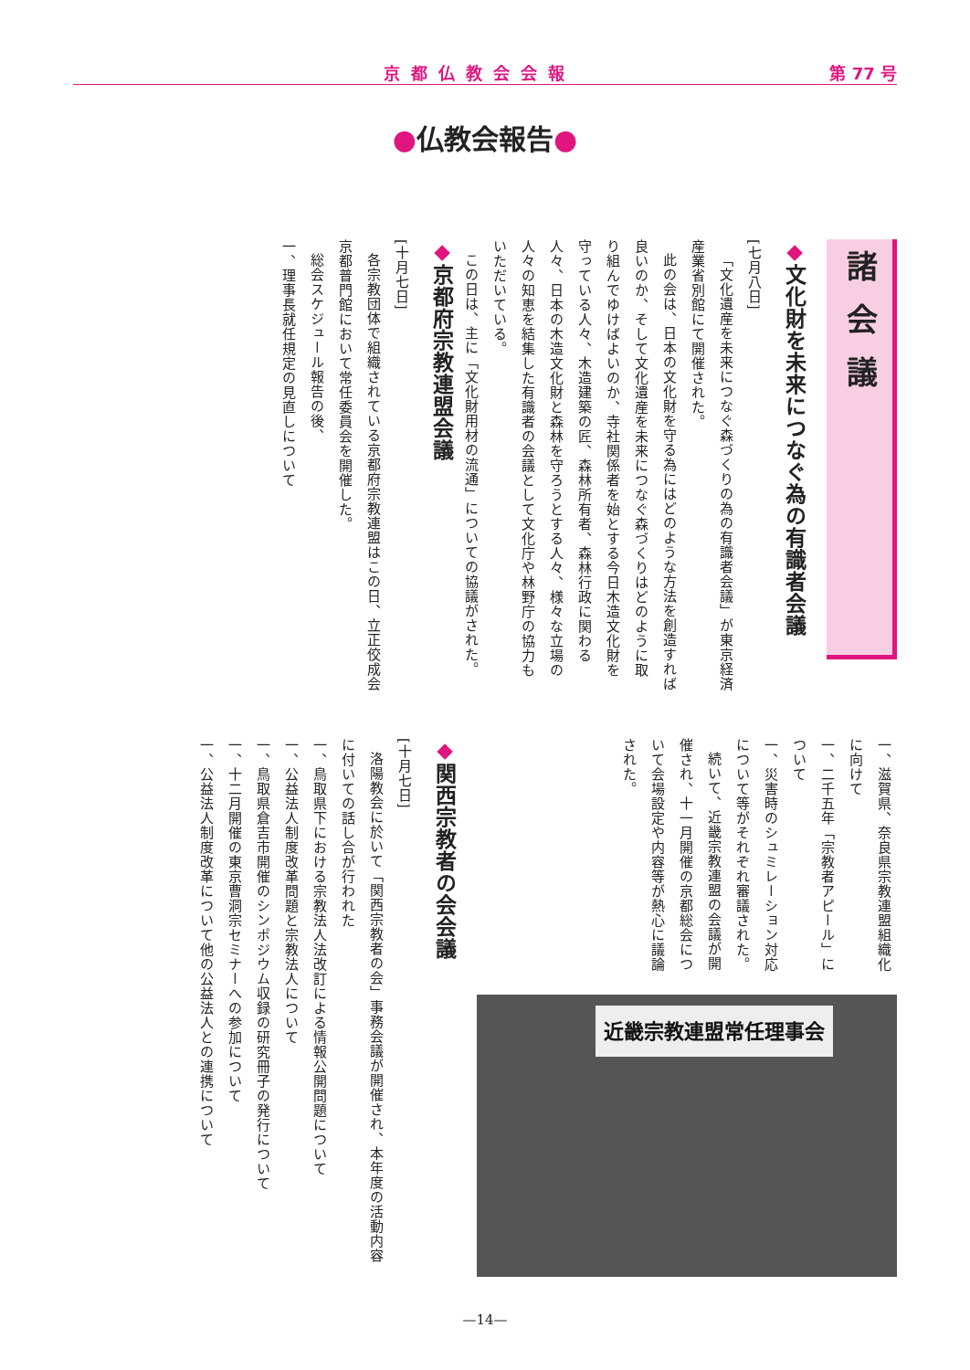京都仏教会会報
第 77 号
●仏教会報告●
諸会議
◆文化財を未来につなぐ為の有識者会議
[七月八日]
「文化遺産を未来につなぐ森づくりの為の有識者会議」が東京経済産業省別館にて開催された。
此の会は、日本の文化財を守る為にはどのような方法を創造すれば良いのか、そして文化遺産を未来につなぐ森づくりはどのように取り組んでゆけばよいのか、寺社関係者を始とする今日木造文化財を守っている人々、木造建築の匠、森林所有者、森林行政に関わる人々、日本の木造文化財と森林を守ろうとする人々、様々な立場の人々の知恵を結集した有識者の会議として文化庁や林野庁の協力もいただいている。
この日は、主に「文化財用材の流通」についての協議がされた。
◆京都府宗教連盟会議
[十月七日]
各宗教団体で組織されている京都府宗教連盟はこの日、立正佼成会京都普門館において常任委員会を開催した。
総会スケジュール報告の後、
一、理事長就任規定の見直しについて
一、滋賀県、奈良県宗教連盟組織化に向けて
一、二千五年「宗教者アピール」について
一、災害時のシュミレーション対応について等がそれぞれ審議された。
続いて、近畿宗教連盟の会議が開催され、十一月開催の京都総会について会場設定や内容等が熱心に議論された。
近畿宗教連盟常任理事会
◆関西宗教者の会会議
[十月七日]
洛陽教会に於いて「関西宗教者の会」事務会議が開催され、本年度の活動内容に付いての話し合が行われた
一、鳥取県下における宗教法人法改訂による情報公開問題について
一、公益法人制度改革問題と宗教法人について
一、鳥取県倉吉市開催のシンポジウム収録の研究冊子の発行について
一、十二月開催の東京曹洞宗セミナーへの参加について
一、公益法人制度改革について他の公益法人との連携について
—14—